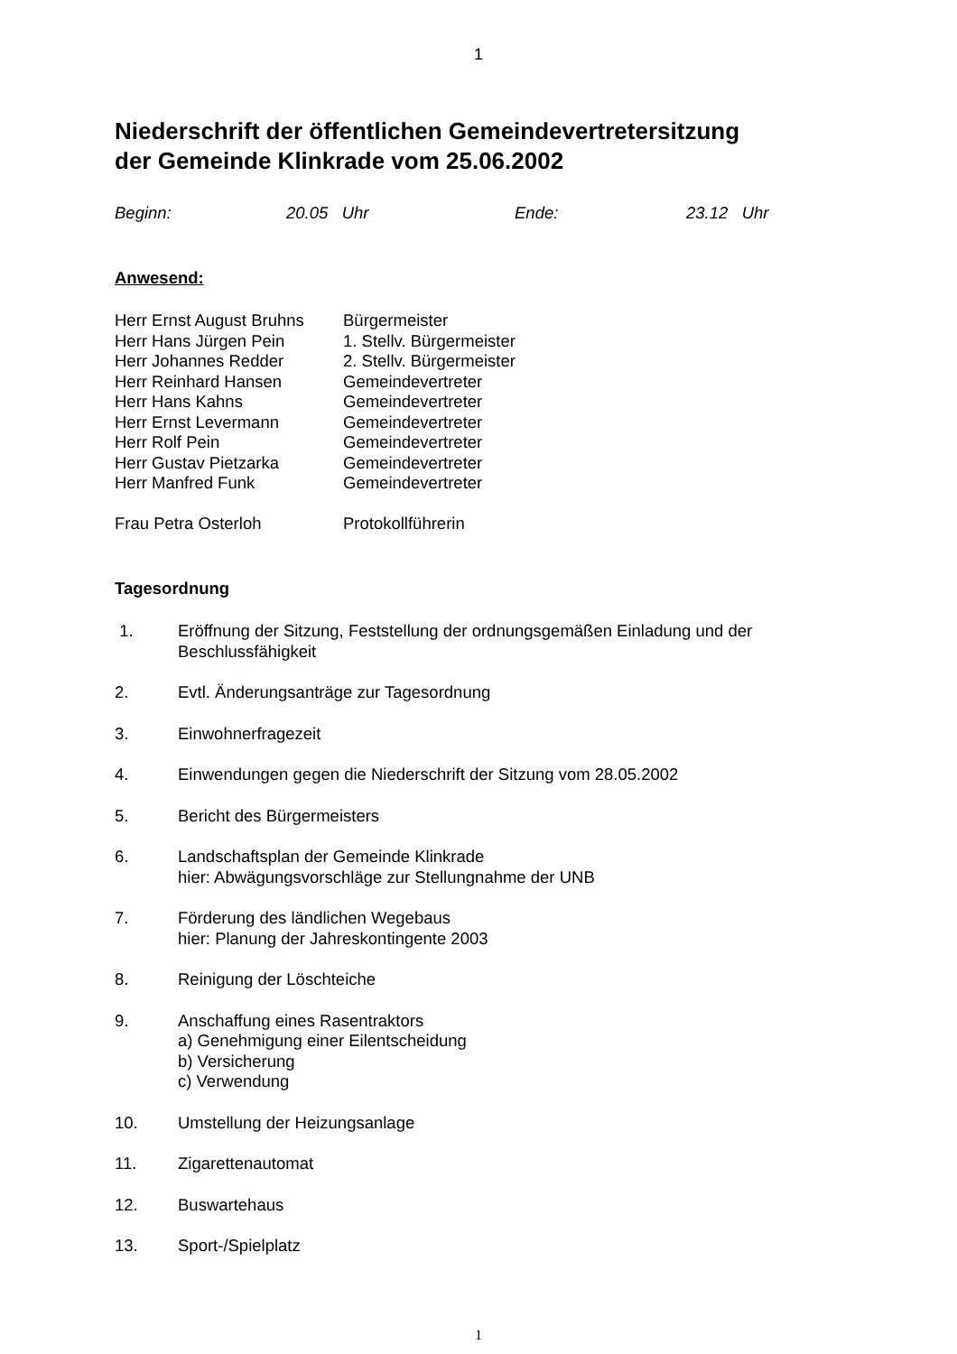1
Niederschrift der öffentlichen Gemeindevertretersitzung
der Gemeinde Klinkrade vom 25.06.2002
Beginn: 20.05 Uhr Ende: 23.12 Uhr
Anwesend:
| Herr Ernst August Bruhns | Bürgermeister |
| Herr Hans Jürgen Pein | 1. Stellv. Bürgermeister |
| Herr Johannes Redder | 2. Stellv. Bürgermeister |
| Herr Reinhard Hansen | Gemeindevertreter |
| Herr Hans Kahns | Gemeindevertreter |
| Herr Ernst Levermann | Gemeindevertreter |
| Herr Rolf Pein | Gemeindevertreter |
| Herr Gustav Pietzarka | Gemeindevertreter |
| Herr Manfred Funk | Gemeindevertreter |
| Frau Petra Osterloh | Protokollführerin |
Tagesordnung
| 1. | Eröffnung der Sitzung, Feststellung der ordnungsgemäßen Einladung und der Beschlussfähigkeit |
| 2. | Evtl. Änderungsanträge zur Tagesordnung |
| 3. | Einwohnerfragezeit |
| 4. | Einwendungen gegen die Niederschrift der Sitzung vom 28.05.2002 |
| 5. | Bericht des Bürgermeisters |
| 6. | Landschaftsplan der Gemeinde Klinkrade hier: Abwägungsvorschläge zur Stellungnahme der UNB |
| 7. | Förderung des ländlichen Wegebaus hier: Planung der Jahreskontingente 2003 |
| 8. | Reinigung der Löschteiche |
| 9. | Anschaffung eines Rasentraktors a) Genehmigung einer Eilentscheidung b) Versicherung c) Verwendung |
| 10. | Umstellung der Heizungsanlage |
| 11. | Zigarettenautomat |
| 12. | Buswartehaus |
| 13. | Sport-/Spielplatz |
1